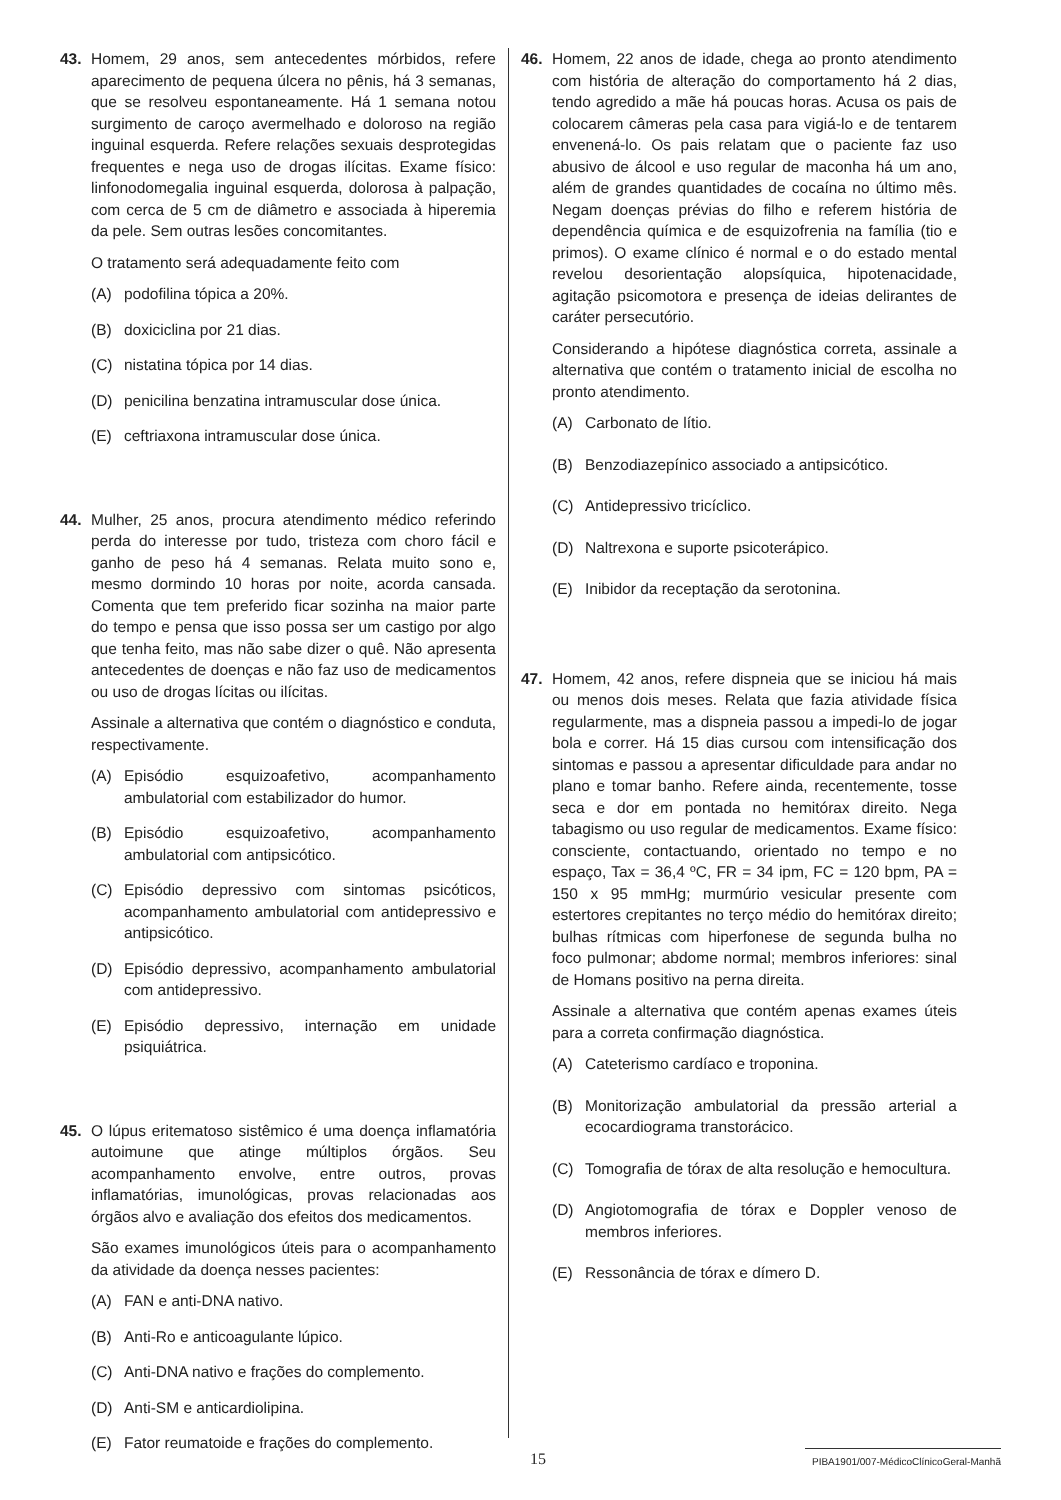43. Homem, 29 anos, sem antecedentes mórbidos, refere aparecimento de pequena úlcera no pênis, há 3 semanas, que se resolveu espontaneamente. Há 1 semana notou surgimento de caroço avermelhado e doloroso na região inguinal esquerda. Refere relações sexuais desprotegidas frequentes e nega uso de drogas ilícitas. Exame físico: linfonodomegalia inguinal esquerda, dolorosa à palpação, com cerca de 5 cm de diâmetro e associada à hiperemia da pele. Sem outras lesões concomitantes.
O tratamento será adequadamente feito com
(A) podofilina tópica a 20%.
(B) doxiciclina por 21 dias.
(C) nistatina tópica por 14 dias.
(D) penicilina benzatina intramuscular dose única.
(E) ceftriaxona intramuscular dose única.
44. Mulher, 25 anos, procura atendimento médico referindo perda do interesse por tudo, tristeza com choro fácil e ganho de peso há 4 semanas. Relata muito sono e, mesmo dormindo 10 horas por noite, acorda cansada. Comenta que tem preferido ficar sozinha na maior parte do tempo e pensa que isso possa ser um castigo por algo que tenha feito, mas não sabe dizer o quê. Não apresenta antecedentes de doenças e não faz uso de medicamentos ou uso de drogas lícitas ou ilícitas.
Assinale a alternativa que contém o diagnóstico e conduta, respectivamente.
(A) Episódio esquizoafetivo, acompanhamento ambulatorial com estabilizador do humor.
(B) Episódio esquizoafetivo, acompanhamento ambulatorial com antipsicótico.
(C) Episódio depressivo com sintomas psicóticos, acompanhamento ambulatorial com antidepressivo e antipsicótico.
(D) Episódio depressivo, acompanhamento ambulatorial com antidepressivo.
(E) Episódio depressivo, internação em unidade psiquiátrica.
45. O lúpus eritematoso sistêmico é uma doença inflamatória autoimune que atinge múltiplos órgãos. Seu acompanhamento envolve, entre outros, provas inflamatórias, imunológicas, provas relacionadas aos órgãos alvo e avaliação dos efeitos dos medicamentos.
São exames imunológicos úteis para o acompanhamento da atividade da doença nesses pacientes:
(A) FAN e anti-DNA nativo.
(B) Anti-Ro e anticoagulante lúpico.
(C) Anti-DNA nativo e frações do complemento.
(D) Anti-SM e anticardiolipina.
(E) Fator reumatoide e frações do complemento.
46. Homem, 22 anos de idade, chega ao pronto atendimento com história de alteração do comportamento há 2 dias, tendo agredido a mãe há poucas horas. Acusa os pais de colocarem câmeras pela casa para vigiá-lo e de tentarem envenená-lo. Os pais relatam que o paciente faz uso abusivo de álcool e uso regular de maconha há um ano, além de grandes quantidades de cocaína no último mês. Negam doenças prévias do filho e referem história de dependência química e de esquizofrenia na família (tio e primos). O exame clínico é normal e o do estado mental revelou desorientação alopsíquica, hipotenacidade, agitação psicomotora e presença de ideias delirantes de caráter persecutório.
Considerando a hipótese diagnóstica correta, assinale a alternativa que contém o tratamento inicial de escolha no pronto atendimento.
(A) Carbonato de lítio.
(B) Benzodiazepínico associado a antipsicótico.
(C) Antidepressivo tricíclico.
(D) Naltrexona e suporte psicoterápico.
(E) Inibidor da receptação da serotonina.
47. Homem, 42 anos, refere dispneia que se iniciou há mais ou menos dois meses. Relata que fazia atividade física regularmente, mas a dispneia passou a impedi-lo de jogar bola e correr. Há 15 dias cursou com intensificação dos sintomas e passou a apresentar dificuldade para andar no plano e tomar banho. Refere ainda, recentemente, tosse seca e dor em pontada no hemitórax direito. Nega tabagismo ou uso regular de medicamentos. Exame físico: consciente, contactuando, orientado no tempo e no espaço, Tax = 36,4 ºC, FR = 34 ipm, FC = 120 bpm, PA = 150 x 95 mmHg; murmúrio vesicular presente com estertores crepitantes no terço médio do hemitórax direito; bulhas rítmicas com hiperfonese de segunda bulha no foco pulmonar; abdome normal; membros inferiores: sinal de Homans positivo na perna direita.
Assinale a alternativa que contém apenas exames úteis para a correta confirmação diagnóstica.
(A) Cateterismo cardíaco e troponina.
(B) Monitorização ambulatorial da pressão arterial a ecocardiograma transtorácico.
(C) Tomografia de tórax de alta resolução e hemocultura.
(D) Angiotomografia de tórax e Doppler venoso de membros inferiores.
(E) Ressonância de tórax e dímero D.
15 PIBA1901/007-MédicoClínicoGeral-Manhã